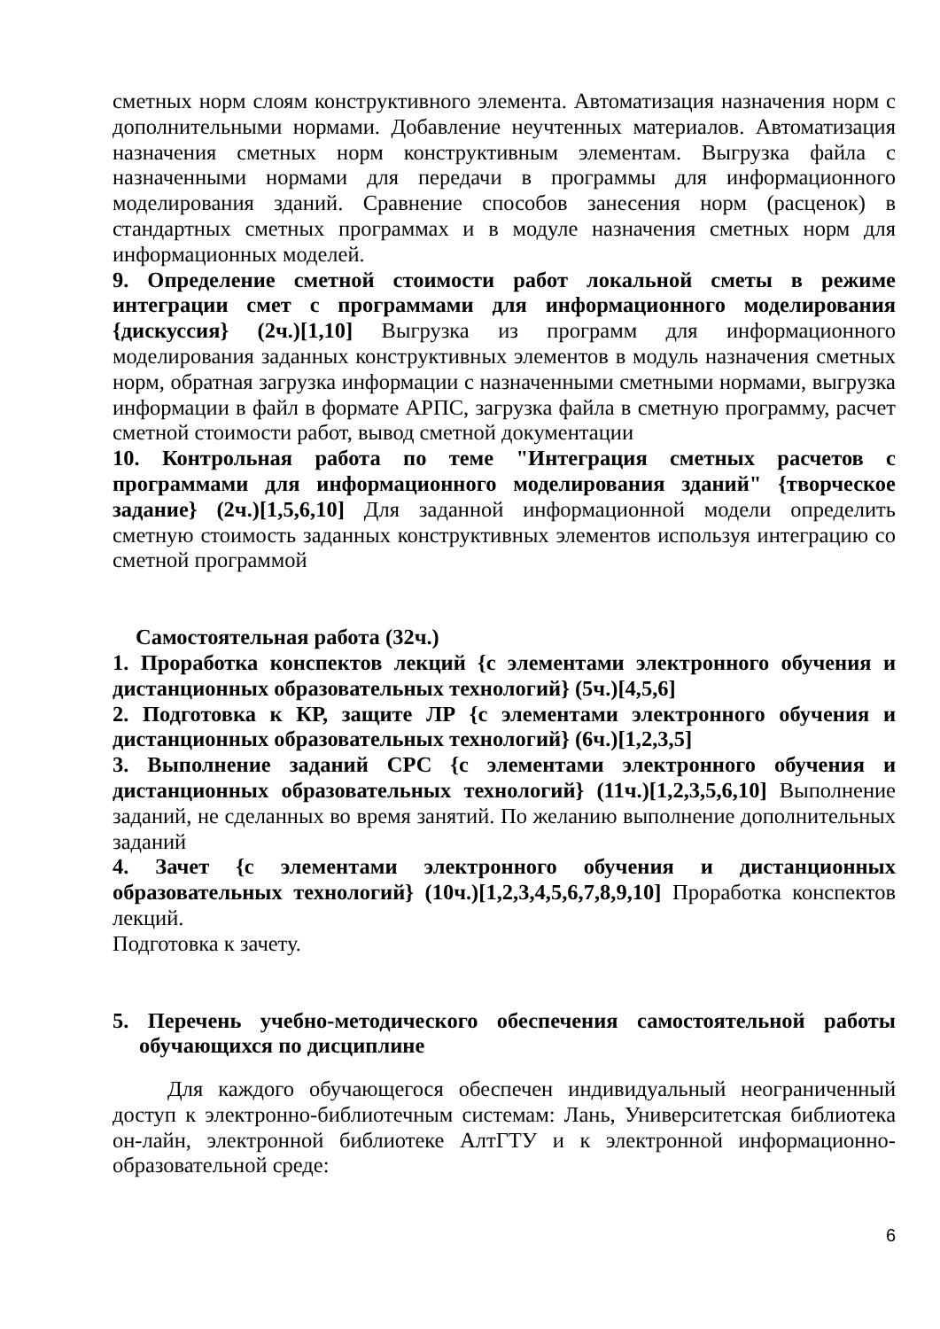сметных норм слоям конструктивного элемента. Автоматизация назначения норм с дополнительными нормами. Добавление неучтенных материалов. Автоматизация назначения сметных норм конструктивным элементам. Выгрузка файла с назначенными нормами для передачи в программы для информационного моделирования зданий. Сравнение способов занесения норм (расценок) в стандартных сметных программах и в модуле назначения сметных норм для информационных моделей.
9. Определение сметной стоимости работ локальной сметы в режиме интеграции смет с программами для информационного моделирования {дискуссия} (2ч.)[1,10] Выгрузка из программ для информационного моделирования заданных конструктивных элементов в модуль назначения сметных норм, обратная загрузка информации с назначенными сметными нормами, выгрузка информации в файл в формате АРПС, загрузка файла в сметную программу, расчет сметной стоимости работ, вывод сметной документации
10. Контрольная работа по теме "Интеграция сметных расчетов с программами для информационного моделирования зданий" {творческое задание} (2ч.)[1,5,6,10] Для заданной информационной модели определить сметную стоимость заданных конструктивных элементов используя интеграцию со сметной программой
Самостоятельная работа (32ч.)
1. Проработка конспектов лекций {с элементами электронного обучения и дистанционных образовательных технологий} (5ч.)[4,5,6]
2. Подготовка к КР, защите ЛР {с элементами электронного обучения и дистанционных образовательных технологий} (6ч.)[1,2,3,5]
3. Выполнение заданий СРС {с элементами электронного обучения и дистанционных образовательных технологий} (11ч.)[1,2,3,5,6,10] Выполнение заданий, не сделанных во время занятий. По желанию выполнение дополнительных заданий
4. Зачет {с элементами электронного обучения и дистанционных образовательных технологий} (10ч.)[1,2,3,4,5,6,7,8,9,10] Проработка конспектов лекций.
Подготовка к зачету.
5. Перечень учебно-методического обеспечения самостоятельной работы обучающихся по дисциплине
Для каждого обучающегося обеспечен индивидуальный неограниченный доступ к электронно-библиотечным системам: Лань, Университетская библиотека он-лайн, электронной библиотеке АлтГТУ и к электронной информационно-образовательной среде:
6